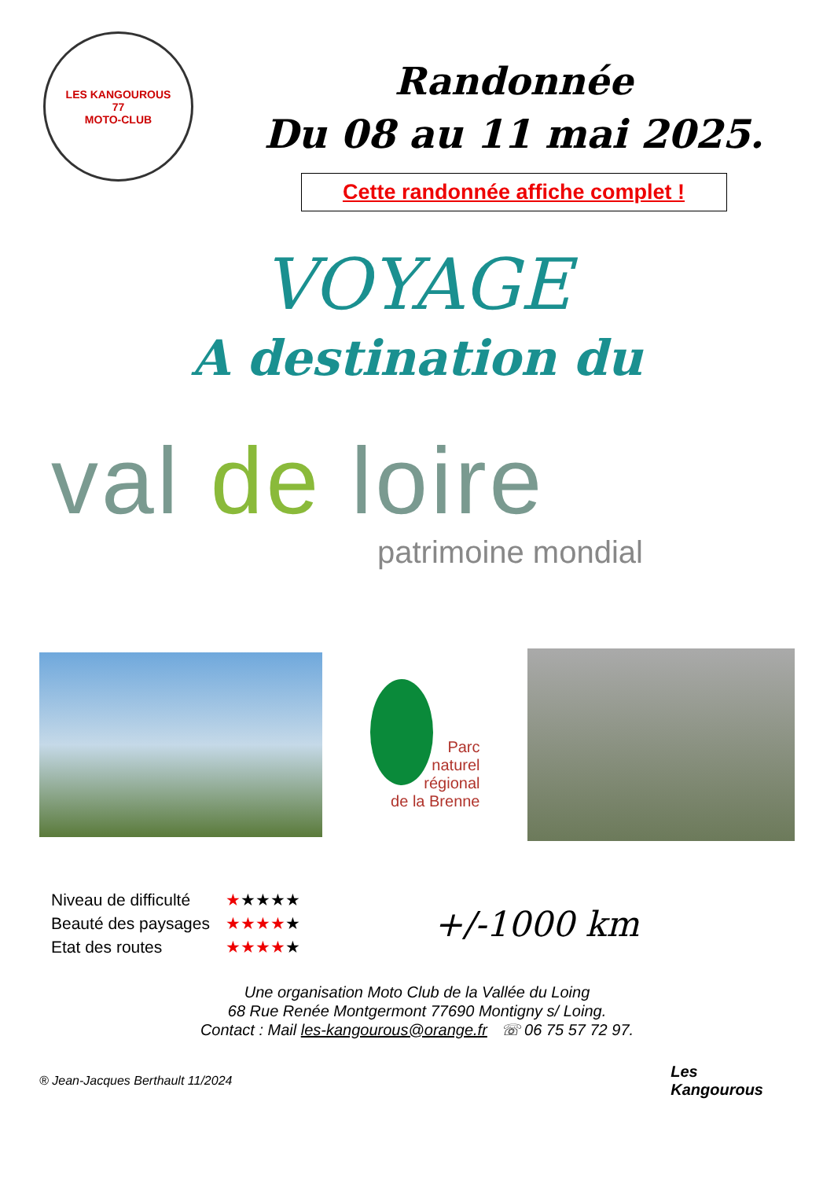LES KANGOUROUS
77
MOTO-CLUB
Randonnée
Du 08 au 11 mai 2025.
Cette randonnée affiche complet !
VOYAGE
A destination du
val de loire
patrimoine mondial
Parc
naturel
régional
de la Brenne
| Niveau de difficulté | ★ ★★★★ |
| Beauté des paysages | ★★★★ ★ |
| Etat des routes | ★★★★ ★ |
+/-1000 km
Une organisation Moto Club de la Vallée du Loing
68 Rue Renée Montgermont 77690 Montigny s/ Loing.
Contact : Mail les-kangourous@orange.fr ☏ 06 75 57 72 97.
® Jean-Jacques Berthault 11/2024 Les
Kangourous